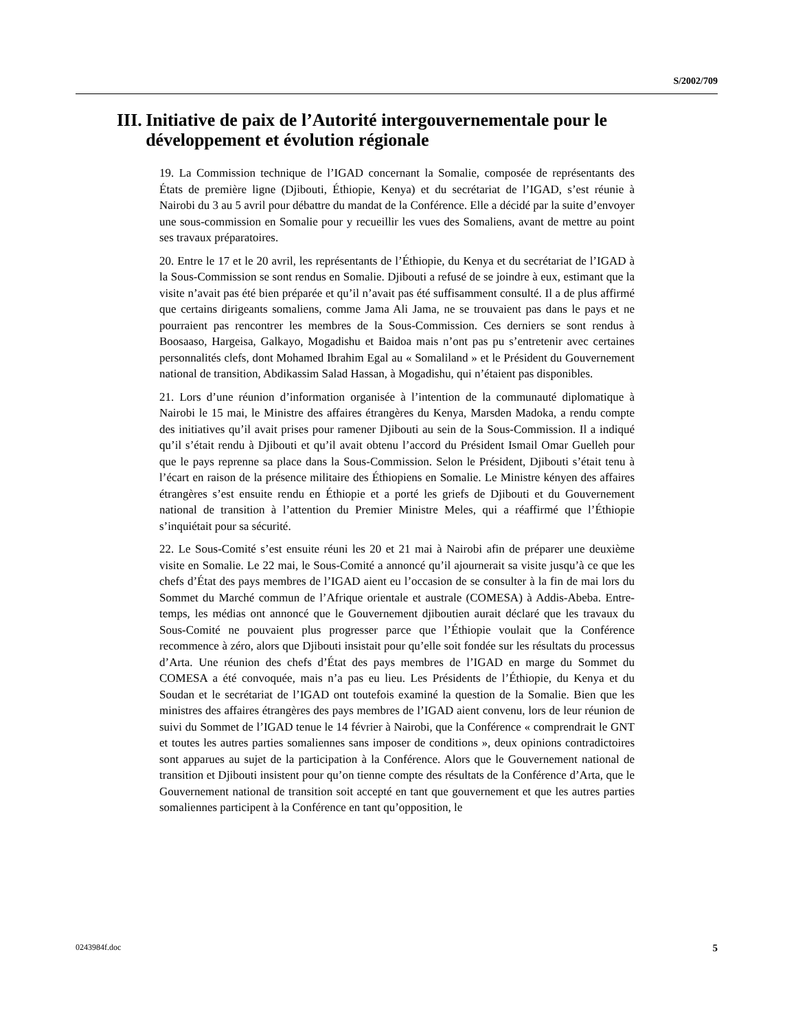S/2002/709
III. Initiative de paix de l’Autorité intergouvernementale pour le développement et évolution régionale
19. La Commission technique de l’IGAD concernant la Somalie, composée de représentants des États de première ligne (Djibouti, Éthiopie, Kenya) et du secrétariat de l’IGAD, s’est réunie à Nairobi du 3 au 5 avril pour débattre du mandat de la Conférence. Elle a décidé par la suite d’envoyer une sous-commission en Somalie pour y recueillir les vues des Somaliens, avant de mettre au point ses travaux préparatoires.
20. Entre le 17 et le 20 avril, les représentants de l’Éthiopie, du Kenya et du secrétariat de l’IGAD à la Sous-Commission se sont rendus en Somalie. Djibouti a refusé de se joindre à eux, estimant que la visite n’avait pas été bien préparée et qu’il n’avait pas été suffisamment consulté. Il a de plus affirmé que certains dirigeants somaliens, comme Jama Ali Jama, ne se trouvaient pas dans le pays et ne pourraient pas rencontrer les membres de la Sous-Commission. Ces derniers se sont rendus à Boosaaso, Hargeisa, Galkayo, Mogadishu et Baidoa mais n’ont pas pu s’entretenir avec certaines personnalités clefs, dont Mohamed Ibrahim Egal au « Somaliland » et le Président du Gouvernement national de transition, Abdikassim Salad Hassan, à Mogadishu, qui n’étaient pas disponibles.
21. Lors d’une réunion d’information organisée à l’intention de la communauté diplomatique à Nairobi le 15 mai, le Ministre des affaires étrangères du Kenya, Marsden Madoka, a rendu compte des initiatives qu’il avait prises pour ramener Djibouti au sein de la Sous-Commission. Il a indiqué qu’il s’était rendu à Djibouti et qu’il avait obtenu l’accord du Président Ismail Omar Guelleh pour que le pays reprenne sa place dans la Sous-Commission. Selon le Président, Djibouti s’était tenu à l’écart en raison de la présence militaire des Éthiopiens en Somalie. Le Ministre kényen des affaires étrangères s’est ensuite rendu en Éthiopie et a porté les griefs de Djibouti et du Gouvernement national de transition à l’attention du Premier Ministre Meles, qui a réaffirmé que l’Éthiopie s’inquiétait pour sa sécurité.
22. Le Sous-Comité s’est ensuite réuni les 20 et 21 mai à Nairobi afin de préparer une deuxième visite en Somalie. Le 22 mai, le Sous-Comité a annoncé qu’il ajournerait sa visite jusqu’à ce que les chefs d’État des pays membres de l’IGAD aient eu l’occasion de se consulter à la fin de mai lors du Sommet du Marché commun de l’Afrique orientale et australe (COMESA) à Addis-Abeba. Entre-temps, les médias ont annoncé que le Gouvernement djiboutien aurait déclaré que les travaux du Sous-Comité ne pouvaient plus progresser parce que l’Éthiopie voulait que la Conférence recommence à zéro, alors que Djibouti insistait pour qu’elle soit fondée sur les résultats du processus d’Arta. Une réunion des chefs d’État des pays membres de l’IGAD en marge du Sommet du COMESA a été convoquée, mais n’a pas eu lieu. Les Présidents de l’Éthiopie, du Kenya et du Soudan et le secrétariat de l’IGAD ont toutefois examiné la question de la Somalie. Bien que les ministres des affaires étrangères des pays membres de l’IGAD aient convenu, lors de leur réunion de suivi du Sommet de l’IGAD tenue le 14 février à Nairobi, que la Conférence « comprendrait le GNT et toutes les autres parties somaliennes sans imposer de conditions », deux opinions contradictoires sont apparues au sujet de la participation à la Conférence. Alors que le Gouvernement national de transition et Djibouti insistent pour qu’on tienne compte des résultats de la Conférence d’Arta, que le Gouvernement national de transition soit accepté en tant que gouvernement et que les autres parties somaliennes participent à la Conférence en tant qu’opposition, le
0243984f.doc 5